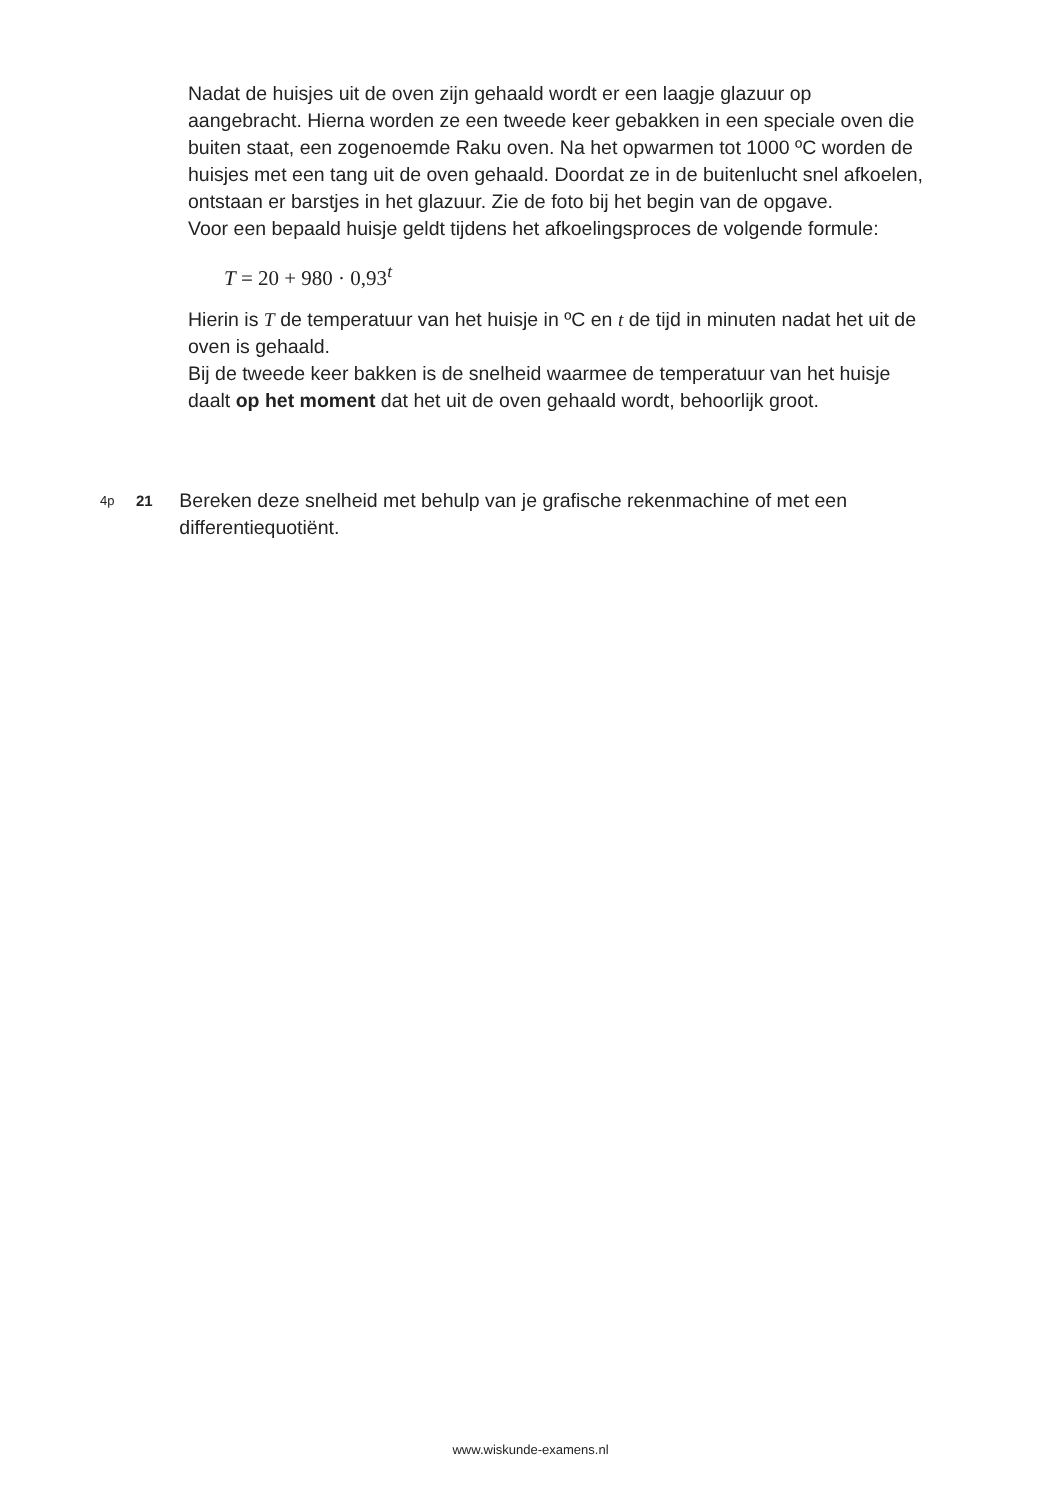Nadat de huisjes uit de oven zijn gehaald wordt er een laagje glazuur op aangebracht. Hierna worden ze een tweede keer gebakken in een speciale oven die buiten staat, een zogenoemde Raku oven. Na het opwarmen tot 1000 ºC worden de huisjes met een tang uit de oven gehaald. Doordat ze in de buitenlucht snel afkoelen, ontstaan er barstjes in het glazuur. Zie de foto bij het begin van de opgave.
Voor een bepaald huisje geldt tijdens het afkoelingsproces de volgende formule:
T = 20 + 980 · 0,93<sup>t</sup>
Hierin is T de temperatuur van het huisje in ºC en t de tijd in minuten nadat het uit de oven is gehaald.
Bij de tweede keer bakken is de snelheid waarmee de temperatuur van het huisje daalt op het moment dat het uit de oven gehaald wordt, behoorlijk groot.
4p 21
Bereken deze snelheid met behulp van je grafische rekenmachine of met een differentiequotiënt.
www.wiskunde-examens.nl